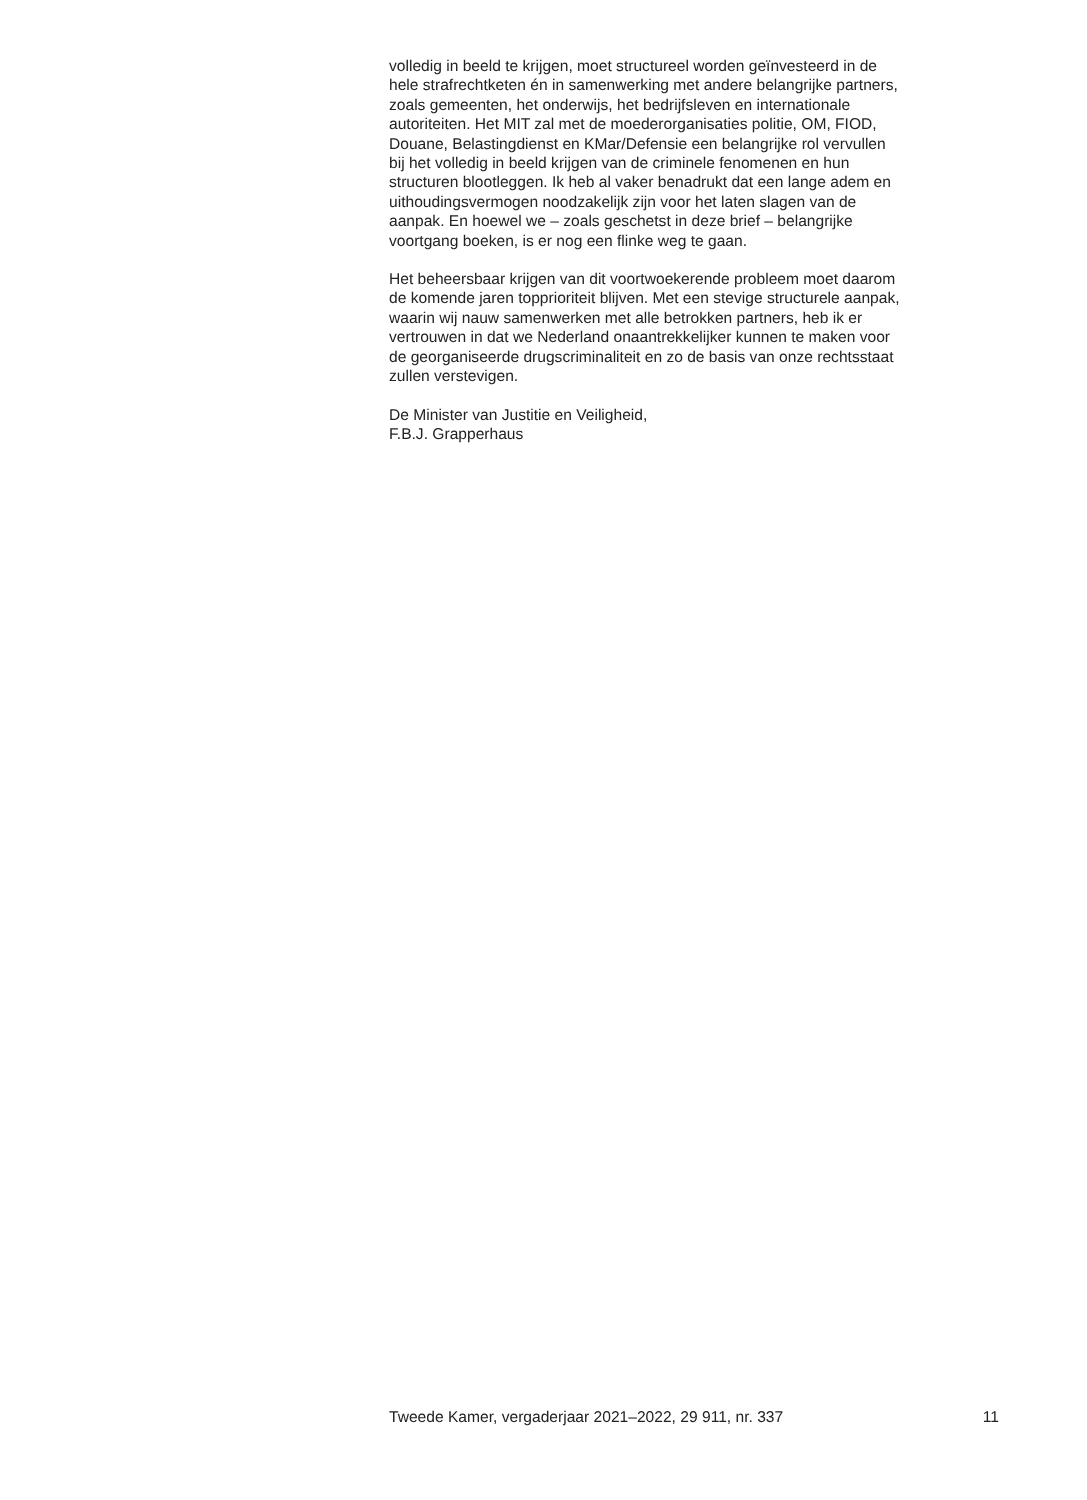volledig in beeld te krijgen, moet structureel worden geïnvesteerd in de
hele strafrechtketen én in samenwerking met andere belangrijke partners,
zoals gemeenten, het onderwijs, het bedrijfsleven en internationale
autoriteiten. Het MIT zal met de moederorganisaties politie, OM, FIOD,
Douane, Belastingdienst en KMar/Defensie een belangrijke rol vervullen
bij het volledig in beeld krijgen van de criminele fenomenen en hun
structuren blootleggen. Ik heb al vaker benadrukt dat een lange adem en
uithoudingsvermogen noodzakelijk zijn voor het laten slagen van de
aanpak. En hoewel we – zoals geschetst in deze brief – belangrijke
voortgang boeken, is er nog een flinke weg te gaan.
Het beheersbaar krijgen van dit voortwoekerende probleem moet daarom
de komende jaren topprioriteit blijven. Met een stevige structurele aanpak,
waarin wij nauw samenwerken met alle betrokken partners, heb ik er
vertrouwen in dat we Nederland onaantrekkelijker kunnen te maken voor
de georganiseerde drugscriminaliteit en zo de basis van onze rechtsstaat
zullen verstevigen.
De Minister van Justitie en Veiligheid,
F.B.J. Grapperhaus
Tweede Kamer, vergaderjaar 2021–2022, 29 911, nr. 337 11